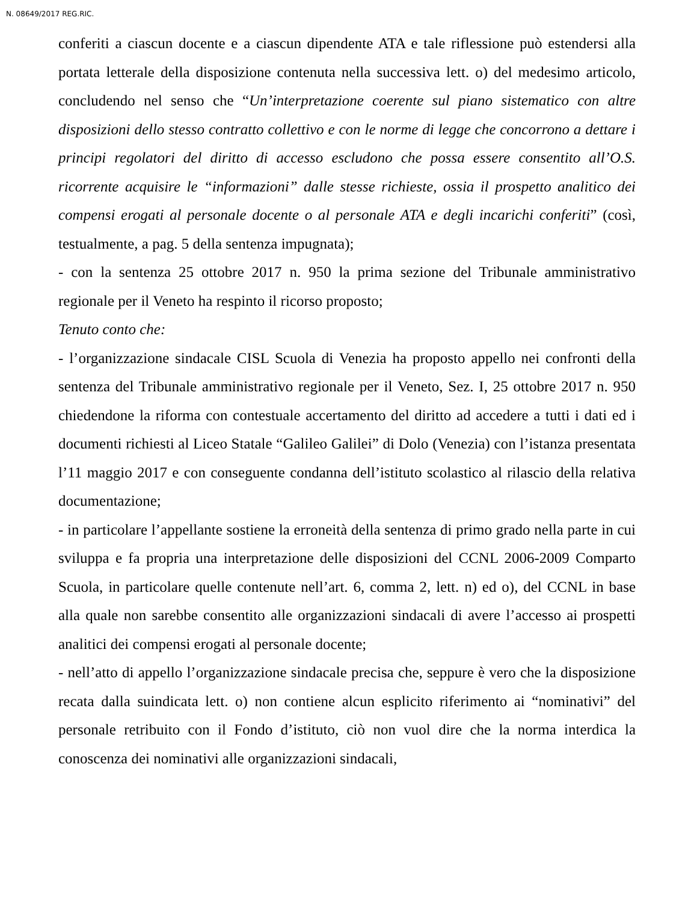N. 08649/2017 REG.RIC.
conferiti a ciascun docente e a ciascun dipendente ATA e tale riflessione può estendersi alla portata letterale della disposizione contenuta nella successiva lett. o) del medesimo articolo, concludendo nel senso che “Un’interpretazione coerente sul piano sistematico con altre disposizioni dello stesso contratto collettivo e con le norme di legge che concorrono a dettare i principi regolatori del diritto di accesso escludono che possa essere consentito all’O.S. ricorrente acquisire le “informazioni” dalle stesse richieste, ossia il prospetto analitico dei compensi erogati al personale docente o al personale ATA e degli incarichi conferiti” (così, testualmente, a pag. 5 della sentenza impugnata);
- con la sentenza 25 ottobre 2017 n. 950 la prima sezione del Tribunale amministrativo regionale per il Veneto ha respinto il ricorso proposto;
Tenuto conto che:
- l’organizzazione sindacale CISL Scuola di Venezia ha proposto appello nei confronti della sentenza del Tribunale amministrativo regionale per il Veneto, Sez. I, 25 ottobre 2017 n. 950 chiedendone la riforma con contestuale accertamento del diritto ad accedere a tutti i dati ed i documenti richiesti al Liceo Statale “Galileo Galilei” di Dolo (Venezia) con l’istanza presentata l’11 maggio 2017 e con conseguente condanna dell’istituto scolastico al rilascio della relativa documentazione;
- in particolare l’appellante sostiene la erroneità della sentenza di primo grado nella parte in cui sviluppa e fa propria una interpretazione delle disposizioni del CCNL 2006-2009 Comparto Scuola, in particolare quelle contenute nell’art. 6, comma 2, lett. n) ed o), del CCNL in base alla quale non sarebbe consentito alle organizzazioni sindacali di avere l’accesso ai prospetti analitici dei compensi erogati al personale docente;
- nell’atto di appello l’organizzazione sindacale precisa che, seppure è vero che la disposizione recata dalla suindicata lett. o) non contiene alcun esplicito riferimento ai “nominativi” del personale retribuito con il Fondo d’istituto, ciò non vuol dire che la norma interdica la conoscenza dei nominativi alle organizzazioni sindacali,